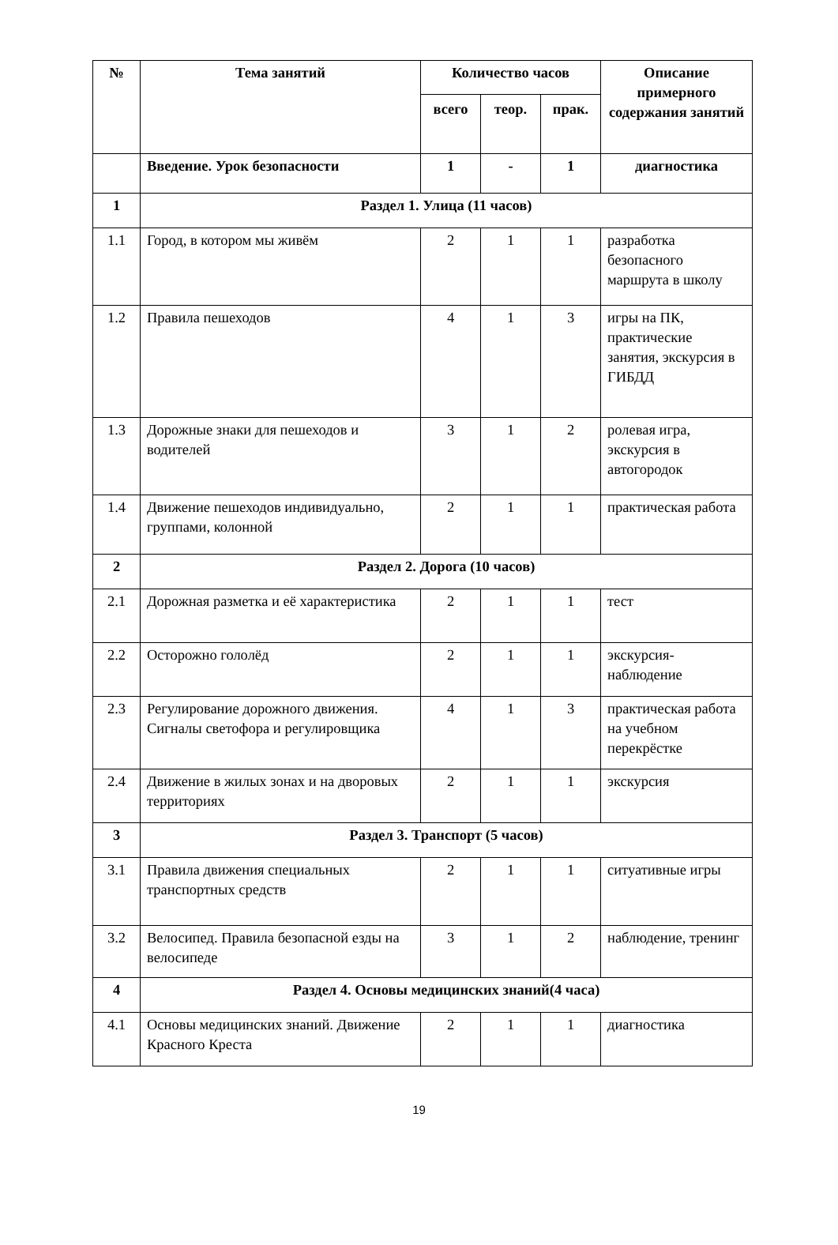| № | Тема занятий | Количество часов | | | Описание примерного содержания занятий |
| --- | --- | --- | --- | --- | --- |
| | | всего | теор. | прак. | |
| | Введение. Урок безопасности | 1 | - | 1 | диагностика |
| 1 | Раздел 1. Улица (11 часов) | | | | |
| 1.1 | Город, в котором мы живём | 2 | 1 | 1 | разработка безопасного маршрута в школу |
| 1.2 | Правила пешеходов | 4 | 1 | 3 | игры на ПК, практические занятия, экскурсия в ГИБДД |
| 1.3 | Дорожные знаки для пешеходов и водителей | 3 | 1 | 2 | ролевая игра, экскурсия в автогородок |
| 1.4 | Движение пешеходов индивидуально, группами, колонной | 2 | 1 | 1 | практическая работа |
| 2 | Раздел 2. Дорога (10 часов) | | | | |
| 2.1 | Дорожная разметка и её характеристика | 2 | 1 | 1 | тест |
| 2.2 | Осторожно гололёд | 2 | 1 | 1 | экскурсия-наблюдение |
| 2.3 | Регулирование дорожного движения. Сигналы светофора и регулировщика | 4 | 1 | 3 | практическая работа на учебном перекрёстке |
| 2.4 | Движение в жилых зонах и на дворовых территориях | 2 | 1 | 1 | экскурсия |
| 3 | Раздел 3. Транспорт (5 часов) | | | | |
| 3.1 | Правила движения специальных транспортных средств | 2 | 1 | 1 | ситуативные игры |
| 3.2 | Велосипед. Правила безопасной езды на велосипеде | 3 | 1 | 2 | наблюдение, тренинг |
| 4 | Раздел 4. Основы медицинских знаний(4 часа) | | | | |
| 4.1 | Основы медицинских знаний. Движение Красного Креста | 2 | 1 | 1 | диагностика |
19